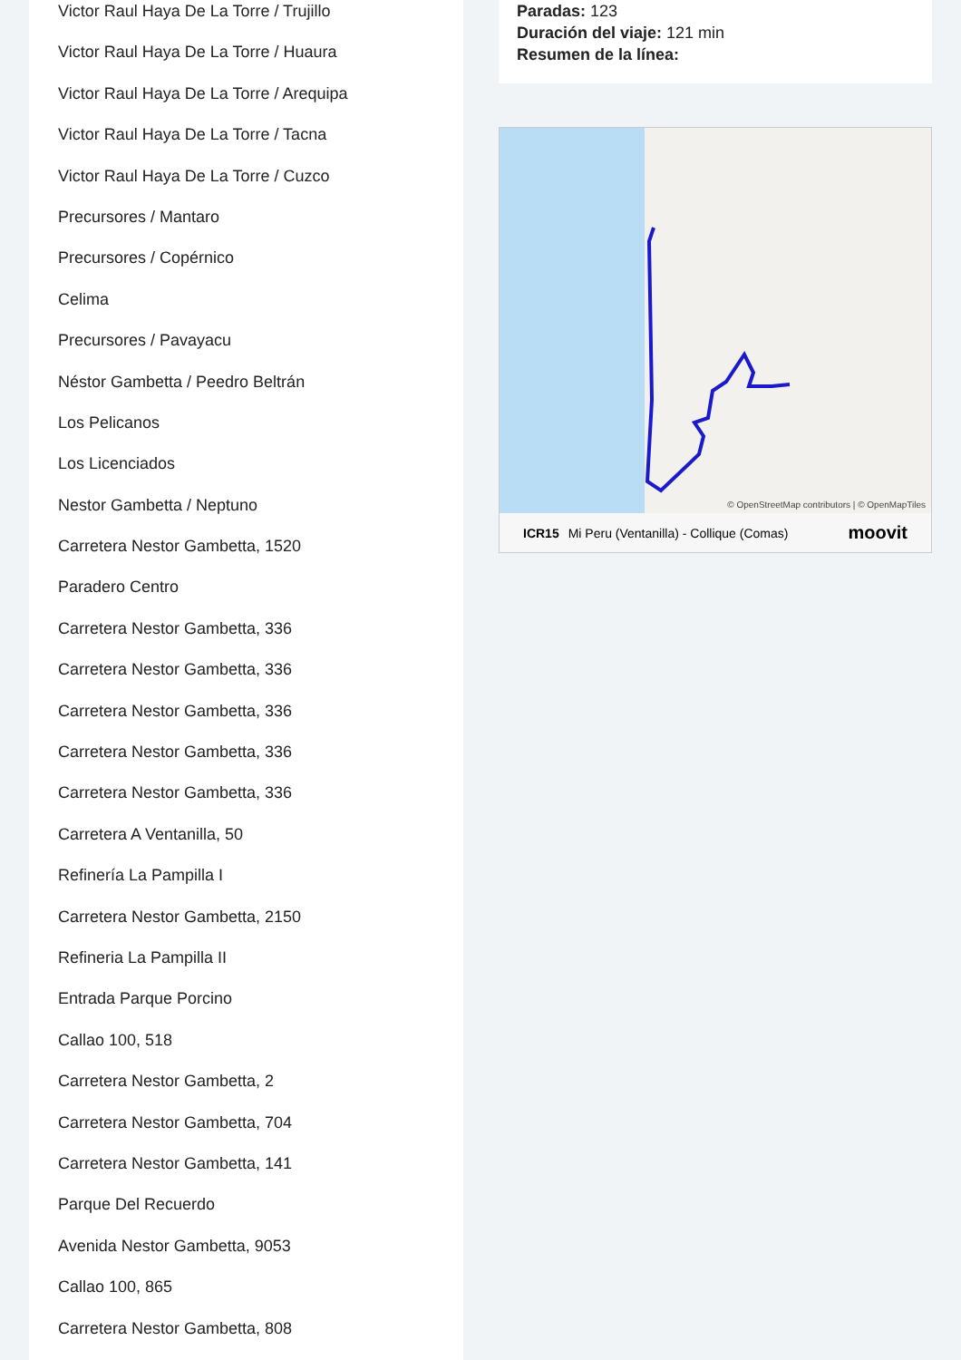Victor Raul Haya De La Torre / Trujillo
Victor Raul Haya De La Torre / Huaura
Victor Raul Haya De La Torre / Arequipa
Victor Raul Haya De La Torre / Tacna
Victor Raul Haya De La Torre / Cuzco
Precursores / Mantaro
Precursores / Copérnico
Celima
Precursores / Pavayacu
Néstor Gambetta / Peedro Beltrán
Los Pelicanos
Los Licenciados
Nestor Gambetta / Neptuno
Carretera Nestor Gambetta, 1520
Paradero Centro
Carretera Nestor Gambetta, 336
Carretera Nestor Gambetta, 336
Carretera Nestor Gambetta, 336
Carretera Nestor Gambetta, 336
Carretera Nestor Gambetta, 336
Carretera A Ventanilla, 50
Refinería La Pampilla I
Carretera Nestor Gambetta, 2150
Refineria La Pampilla II
Entrada Parque Porcino
Callao 100, 518
Carretera Nestor Gambetta, 2
Carretera Nestor Gambetta, 704
Carretera Nestor Gambetta, 141
Parque Del Recuerdo
Avenida Nestor Gambetta, 9053
Callao 100, 865
Carretera Nestor Gambetta, 808
Paradas: 123
Duración del viaje: 121 min
Resumen de la línea:
© OpenStreetMap contributors | © OpenMapTiles
ICR15 Mi Peru (Ventanilla) - Collique (Comas) moovit